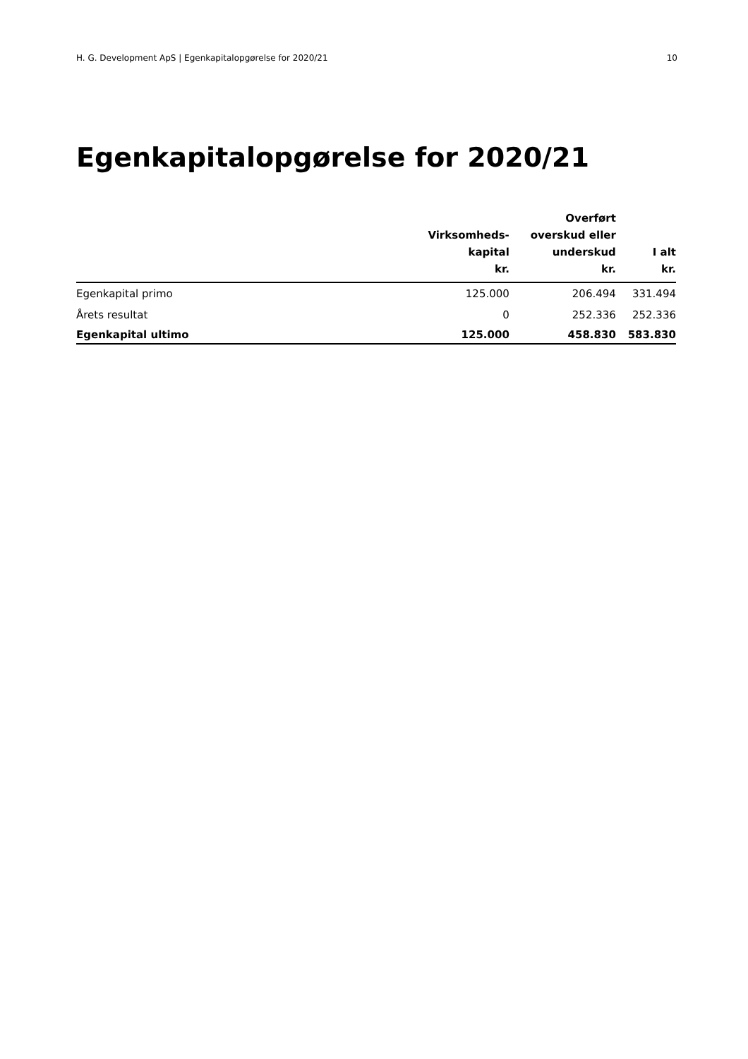H. G. Development ApS | Egenkapitalopgørelse for 2020/21 10
Egenkapitalopgørelse for 2020/21
| | Virksomheds- kapital kr. | Overført overskud eller underskud kr. | I alt kr. |
| --- | --- | --- | --- |
| Egenkapital primo | 125.000 | 206.494 | 331.494 |
| Årets resultat | 0 | 252.336 | 252.336 |
| Egenkapital ultimo | 125.000 | 458.830 | 583.830 |